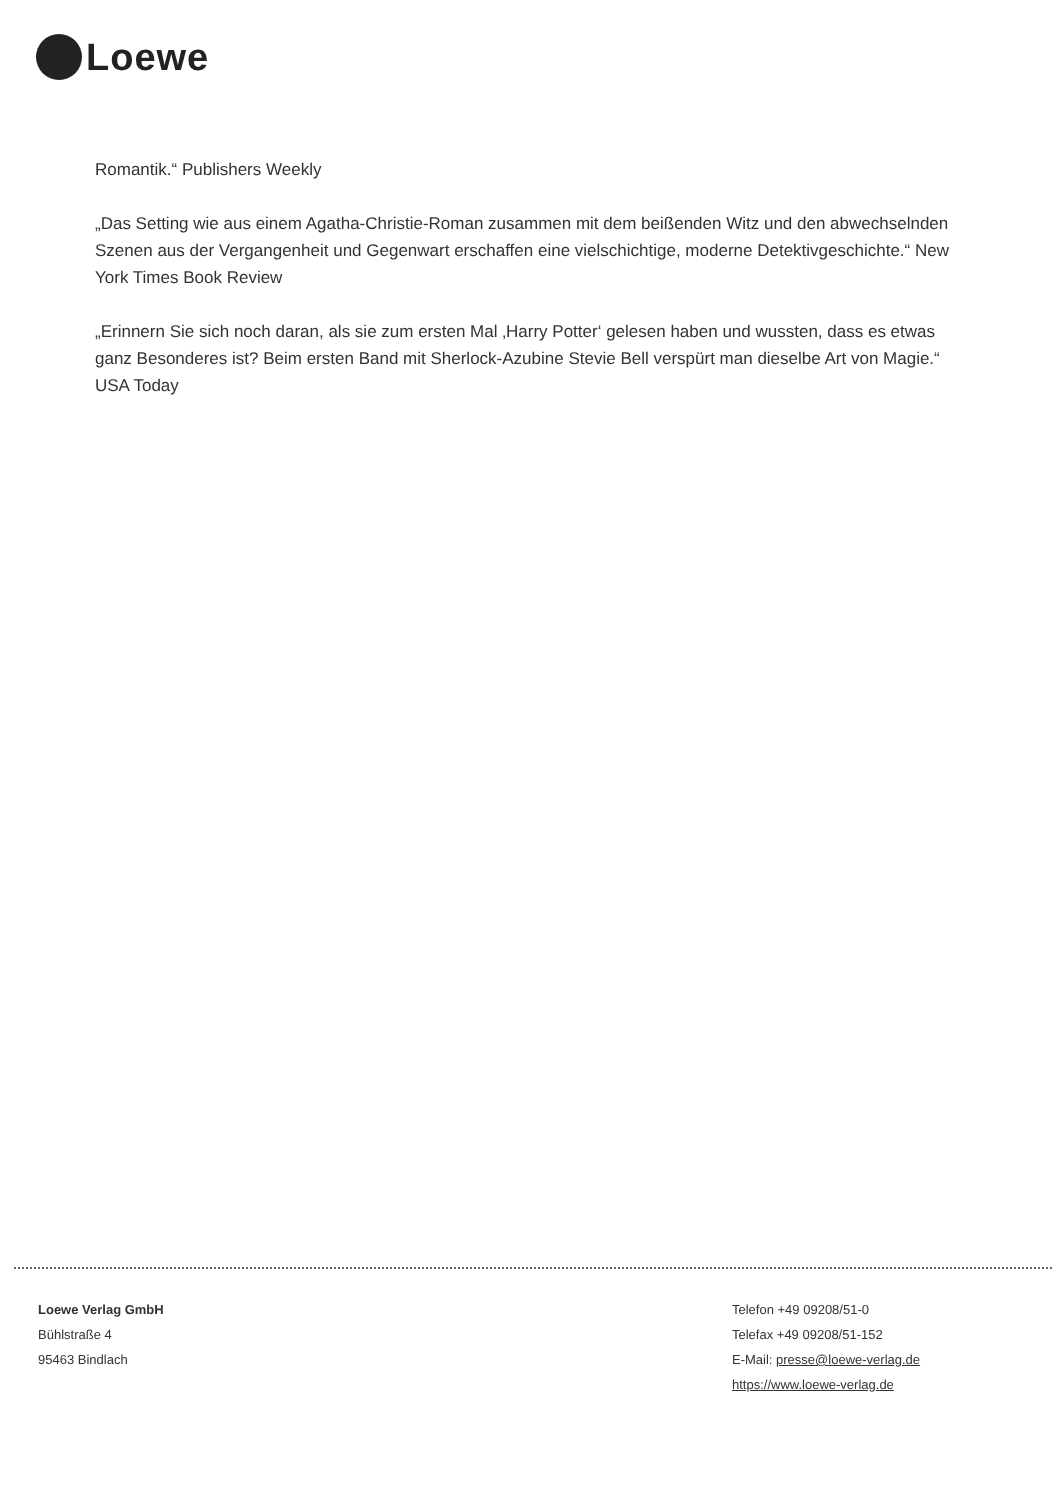Loewe
Romantik.“ Publishers Weekly
„Das Setting wie aus einem Agatha-Christie-Roman zusammen mit dem beißenden Witz und den abwechselnden Szenen aus der Vergangenheit und Gegenwart erschaffen eine vielschichtige, moderne Detektivgeschichte.“ New York Times Book Review
„Erinnern Sie sich noch daran, als sie zum ersten Mal ‚Harry Potter‘ gelesen haben und wussten, dass es etwas ganz Besonderes ist? Beim ersten Band mit Sherlock-Azubine Stevie Bell verspürt man dieselbe Art von Magie.“ USA Today
Loewe Verlag GmbH
Bühlstraße 4
95463 Bindlach
Telefon +49 09208/51-0
Telefax +49 09208/51-152
E-Mail: presse@loewe-verlag.de
https://www.loewe-verlag.de